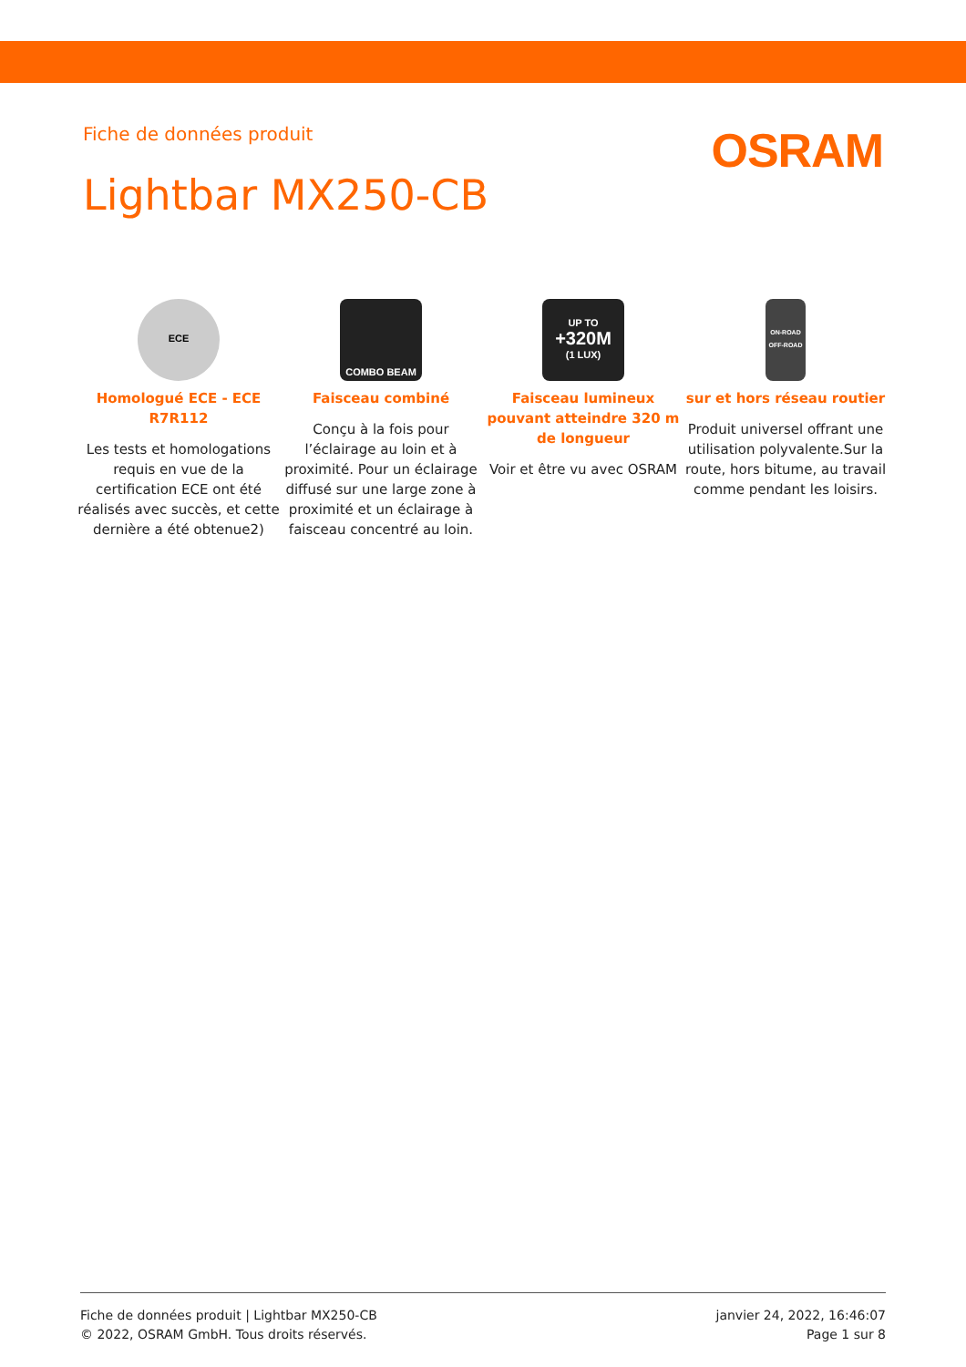Fiche de données produit
OSRAM
Lightbar MX250-CB
ECE
Homologué ECE - ECE R7R112
Les tests et homologations requis en vue de la certification ECE ont été réalisés avec succès, et cette dernière a été obtenue2)
COMBO BEAM
Faisceau combiné
Conçu à la fois pour l’éclairage au loin et à proximité. Pour un éclairage diffusé sur une large zone à proximité et un éclairage à faisceau concentré au loin.
UP TO
+320M
(1 LUX)
Faisceau lumineux pouvant atteindre 320 m de longueur
Voir et être vu avec OSRAM
ON-ROAD
OFF-ROAD
sur et hors réseau routier
Produit universel offrant une utilisation polyvalente.Sur la route, hors bitume, au travail comme pendant les loisirs.
Fiche de données produit | Lightbar MX250-CB
© 2022, OSRAM GmbH. Tous droits réservés.
janvier 24, 2022, 16:46:07
Page 1 sur 8